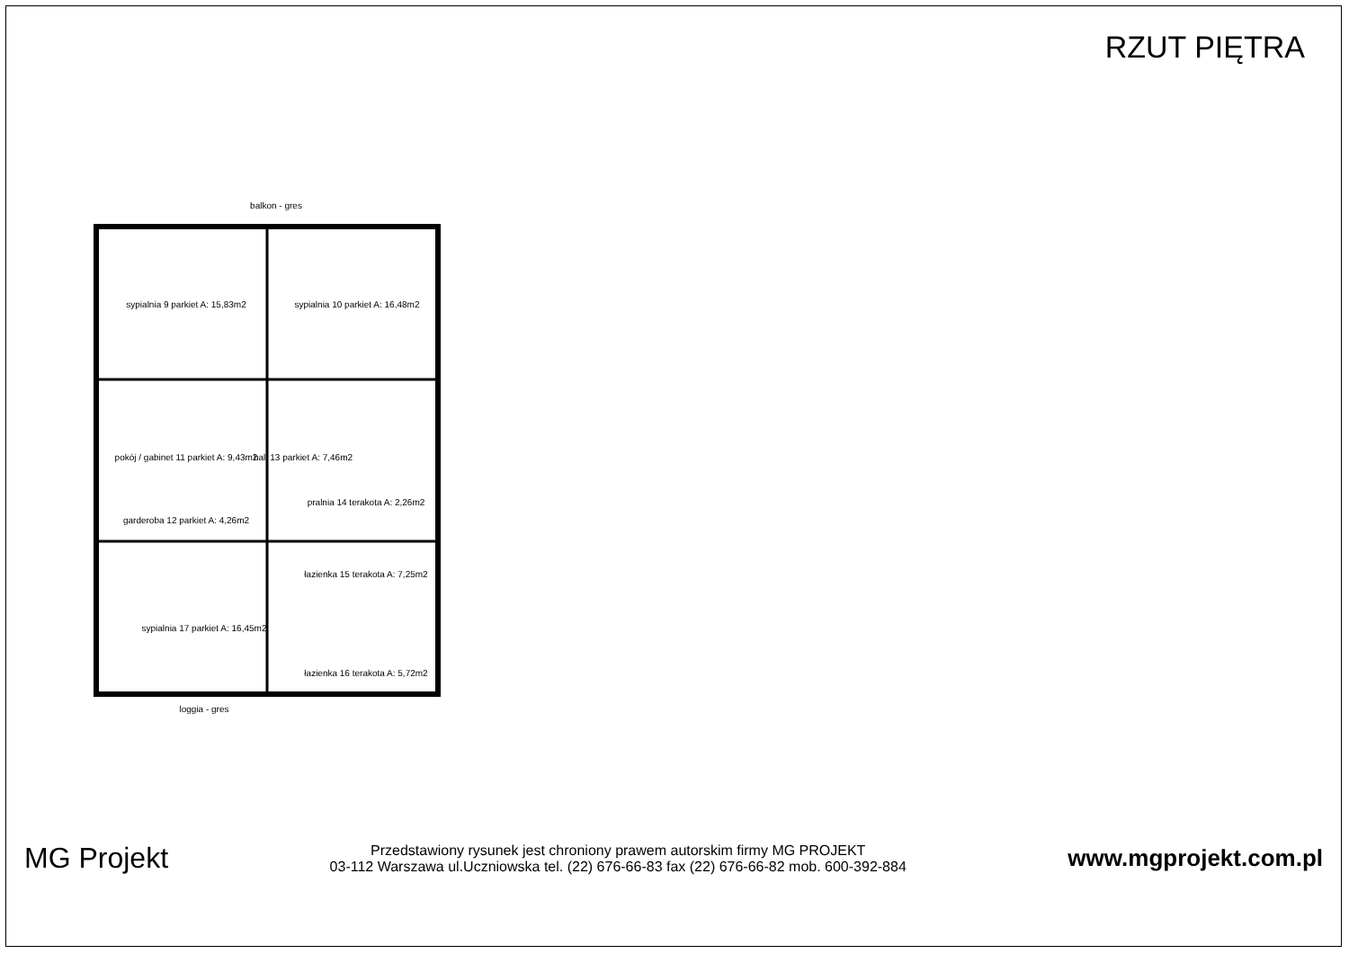RZUT PIĘTRA
sypialnia 9 parkiet A: 15,83m2
sypialnia 10 parkiet A: 16,48m2
pokój / gabinet 11 parkiet A: 9,43m2
hall 13 parkiet A: 7,46m2
garderoba 12 parkiet A: 4,26m2
pralnia 14 terakota A: 2,26m2
łazienka 15 terakota A: 7,25m2
sypialnia 17 parkiet A: 16,45m2
łazienka 16 terakota A: 5,72m2
balkon - gres
loggia - gres
MG Projekt
Przedstawiony rysunek jest chroniony prawem autorskim firmy MG PROJEKT
03-112 Warszawa ul.Uczniowska tel. (22) 676-66-83 fax (22) 676-66-82 mob. 600-392-884
www.mgprojekt.com.pl